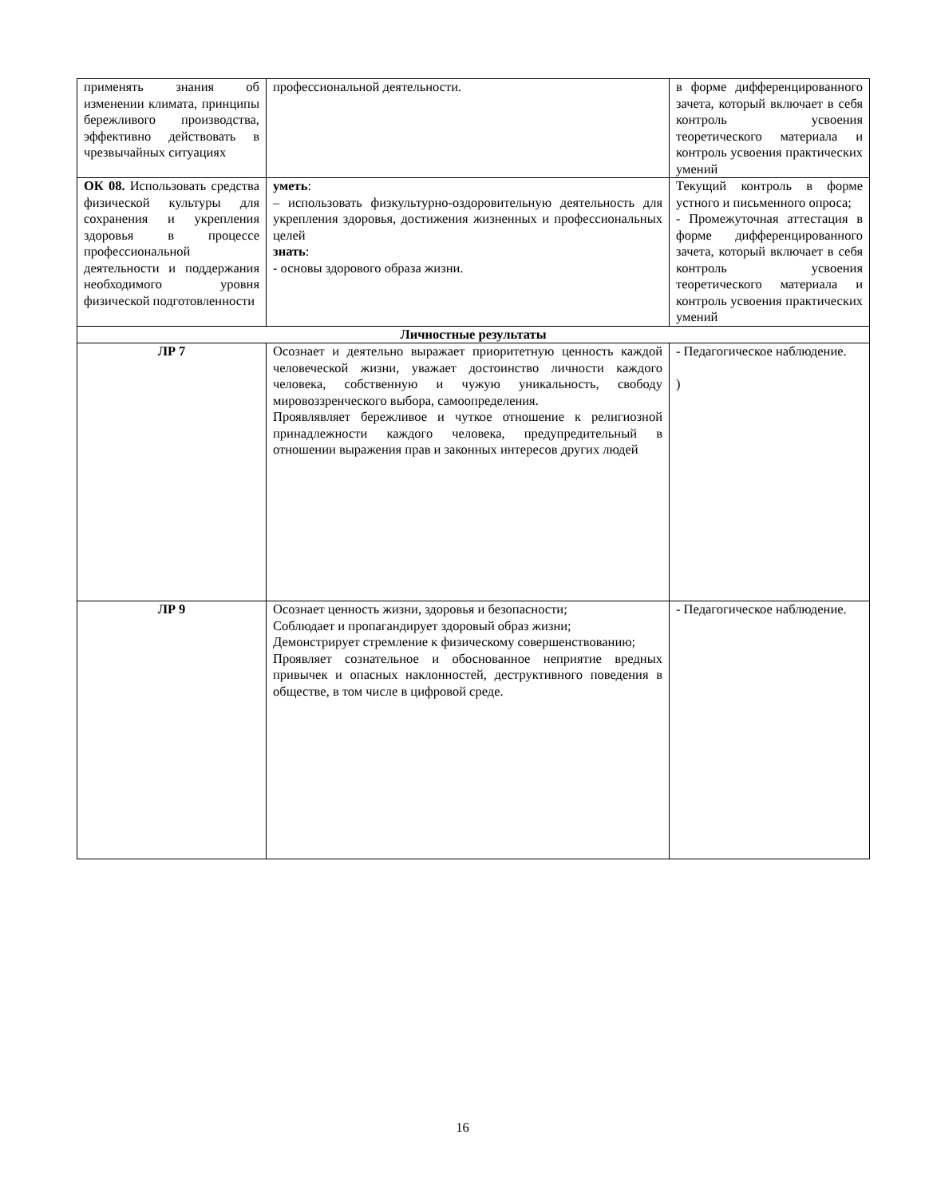| применять знания об изменении климата, принципы бережливого производства, эффективно действовать в чрезвычайных ситуациях | профессиональной деятельности. | в форме дифференцированного зачета, который включает в себя контроль усвоения теоретического материала и контроль усвоения практических умений |
| ОК 08. Использовать средства физической культуры для сохранения и укрепления здоровья в процессе профессиональной деятельности и поддержания необходимого уровня физической подготовленности | уметь : – использовать физкультурно-оздоровительную деятельность для укрепления здоровья, достижения жизненных и профессиональных целей знать : - основы здорового образа жизни. | Текущий контроль в форме устного и письменного опроса; - Промежуточная аттестация в форме дифференцированного зачета, который включает в себя контроль усвоения теоретического материала и контроль усвоения практических умений |
| Личностные результаты | | |
| ЛР 7 | Осознает и деятельно выражает приоритетную ценность каждой человеческой жизни, уважает достоинство личности каждого человека, собственную и чужую уникальность, свободу мировоззренческого выбора, самоопределения. Проявлявляет бережливое и чуткое отношение к религиозной принадлежности каждого человека, предупредительный в отношении выражения прав и законных интересов других людей | - Педагогическое наблюдение. ) |
| ЛР 9 | Осознает ценность жизни, здоровья и безопасности; Соблюдает и пропагандирует здоровый образ жизни; Демонстрирует стремление к физическому совершенствованию; Проявляет сознательное и обоснованное неприятие вредных привычек и опасных наклонностей, деструктивного поведения в обществе, в том числе в цифровой среде. | - Педагогическое наблюдение. |
16